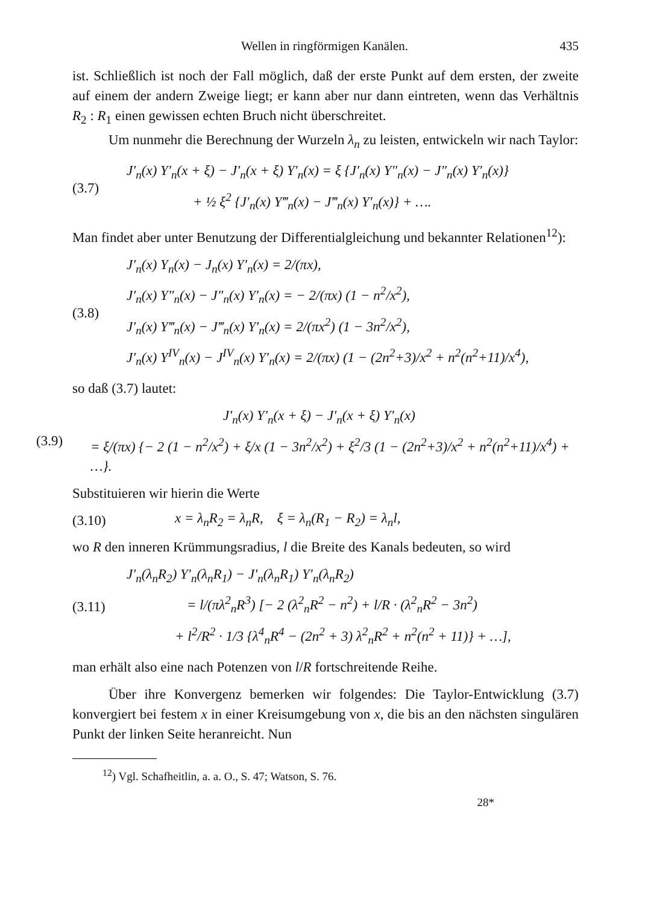Wellen in ringförmigen Kanälen. 435
ist. Schließlich ist noch der Fall möglich, daß der erste Punkt auf dem ersten, der zweite auf einem der andern Zweige liegt; er kann aber nur dann eintreten, wenn das Verhältnis R<sub>2</sub> : R<sub>1</sub> einen gewissen echten Bruch nicht überschreitet.
Um nunmehr die Berechnung der Wurzeln λ<sub>n</sub> zu leisten, entwickeln wir nach Taylor:
(3.7)
J′<sub>n</sub>(x) Y′<sub>n</sub>(x + ξ) − J′<sub>n</sub>(x + ξ) Y′<sub>n</sub>(x) = ξ {J′<sub>n</sub>(x) Y″<sub>n</sub>(x) − J″<sub>n</sub>(x) Y′<sub>n</sub>(x)}
+ ½ ξ<sup>2</sup> {J′<sub>n</sub>(x) Y‴<sub>n</sub>(x) − J‴<sub>n</sub>(x) Y′<sub>n</sub>(x)} + ….
Man findet aber unter Benutzung der Differentialgleichung und bekannter Relationen<sup>12</sup>):
(3.8)
J′<sub>n</sub>(x) Y<sub>n</sub>(x) − J<sub>n</sub>(x) Y′<sub>n</sub>(x) = 2/(πx),
J′<sub>n</sub>(x) Y″<sub>n</sub>(x) − J″<sub>n</sub>(x) Y′<sub>n</sub>(x) = − 2/(πx) (1 − n<sup>2</sup>/x<sup>2</sup>),
J′<sub>n</sub>(x) Y‴<sub>n</sub>(x) − J‴<sub>n</sub>(x) Y′<sub>n</sub>(x) = 2/(πx<sup>2</sup>) (1 − 3n<sup>2</sup>/x<sup>2</sup>),
J′<sub>n</sub>(x) Y<sup>IV</sup><sub>n</sub>(x) − J<sup>IV</sup><sub>n</sub>(x) Y′<sub>n</sub>(x) = 2/(πx) (1 − (2n<sup>2</sup>+3)/x<sup>2</sup> + n<sup>2</sup>(n<sup>2</sup>+11)/x<sup>4</sup>),
so daß (3.7) lautet:
(3.9)
J′<sub>n</sub>(x) Y′<sub>n</sub>(x + ξ) − J′<sub>n</sub>(x + ξ) Y′<sub>n</sub>(x)
= ξ/(πx) {− 2 (1 − n<sup>2</sup>/x<sup>2</sup>) + ξ/x (1 − 3n<sup>2</sup>/x<sup>2</sup>) + ξ<sup>2</sup>/3 (1 − (2n<sup>2</sup>+3)/x<sup>2</sup> + n<sup>2</sup>(n<sup>2</sup>+11)/x<sup>4</sup>) + …}.
Substituieren wir hierin die Werte
(3.10)
x = λ<sub>n</sub>R<sub>2</sub> = λ<sub>n</sub>R, ξ = λ<sub>n</sub>(R<sub>1</sub> − R<sub>2</sub>) = λ<sub>n</sub>l,
wo R den inneren Krümmungsradius, l die Breite des Kanals bedeuten, so wird
(3.11)
J′<sub>n</sub>(λ<sub>n</sub>R<sub>2</sub>) Y′<sub>n</sub>(λ<sub>n</sub>R<sub>1</sub>) − J′<sub>n</sub>(λ<sub>n</sub>R<sub>1</sub>) Y′<sub>n</sub>(λ<sub>n</sub>R<sub>2</sub>)
= l/(πλ<sup>2</sup><sub>n</sub>R<sup>3</sup>) [− 2 (λ<sup>2</sup><sub>n</sub>R<sup>2</sup> − n<sup>2</sup>) + l/R · (λ<sup>2</sup><sub>n</sub>R<sup>2</sup> − 3n<sup>2</sup>)
+ l<sup>2</sup>/R<sup>2</sup> · 1/3 {λ<sup>4</sup><sub>n</sub>R<sup>4</sup> − (2n<sup>2</sup> + 3) λ<sup>2</sup><sub>n</sub>R<sup>2</sup> + n<sup>2</sup>(n<sup>2</sup> + 11)} + …],
man erhält also eine nach Potenzen von l/R fortschreitende Reihe.
Über ihre Konvergenz bemerken wir folgendes: Die Taylor-Entwicklung (3.7) konvergiert bei festem x in einer Kreisumgebung von x, die bis an den nächsten singulären Punkt der linken Seite heranreicht. Nun
<sup>12</sup>) Vgl. Schafheitlin, a. a. O., S. 47; Watson, S. 76.
28*